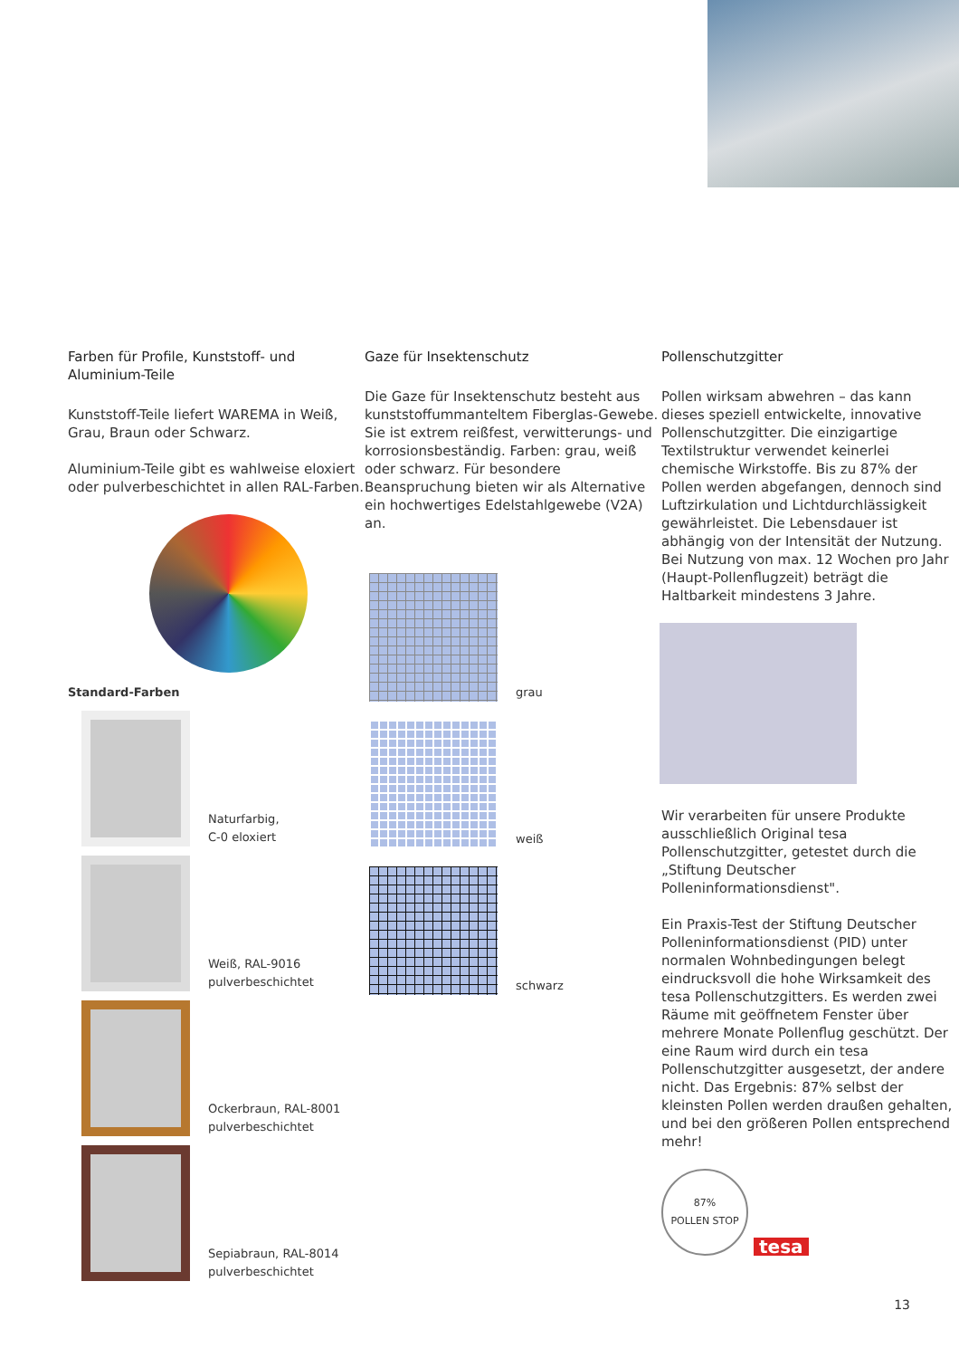Farben für Profile, Kunststoff- und Aluminium-Teile
Kunststoff-Teile liefert WAREMA in Weiß, Grau, Braun oder Schwarz.
Aluminium-Teile gibt es wahlweise eloxiert oder pulverbeschichtet in allen RAL-Farben.
Standard-Farben
Naturfarbig,
C-0 eloxiert
Weiß, RAL-9016
pulverbeschichtet
Ockerbraun, RAL-8001
pulverbeschichtet
Sepiabraun, RAL-8014
pulverbeschichtet
Gaze für Insektenschutz
Die Gaze für Insektenschutz besteht aus kunststoffummanteltem Fiberglas-Gewebe. Sie ist extrem reißfest, verwitterungs- und korrosionsbeständig. Farben: grau, weiß oder schwarz. Für besondere Beanspruchung bieten wir als Alternative ein hochwertiges Edelstahlgewebe (V2A) an.
grau
weiß
schwarz
Pollenschutzgitter
Pollen wirksam abwehren – das kann dieses speziell entwickelte, innovative Pollenschutzgitter. Die einzigartige Textilstruktur verwendet keinerlei chemische Wirkstoffe. Bis zu 87% der Pollen werden abgefangen, dennoch sind Luftzirkulation und Lichtdurchlässigkeit gewährleistet. Die Lebensdauer ist abhängig von der Intensität der Nutzung. Bei Nutzung von max. 12 Wochen pro Jahr (Haupt-Pollenflugzeit) beträgt die Haltbarkeit mindestens 3 Jahre.
Wir verarbeiten für unsere Produkte ausschließlich Original tesa Pollenschutzgitter, getestet durch die „Stiftung Deutscher Polleninformationsdienst".
Ein Praxis-Test der Stiftung Deutscher Polleninformationsdienst (PID) unter normalen Wohnbedingungen belegt eindrucksvoll die hohe Wirksamkeit des tesa Pollenschutzgitters. Es werden zwei Räume mit geöffnetem Fenster über mehrere Monate Pollenflug geschützt. Der eine Raum wird durch ein tesa Pollenschutzgitter ausgesetzt, der andere nicht. Das Ergebnis: 87% selbst der kleinsten Pollen werden draußen gehalten, und bei den größeren Pollen entsprechend mehr!
87%
POLLEN STOP
tesa
13